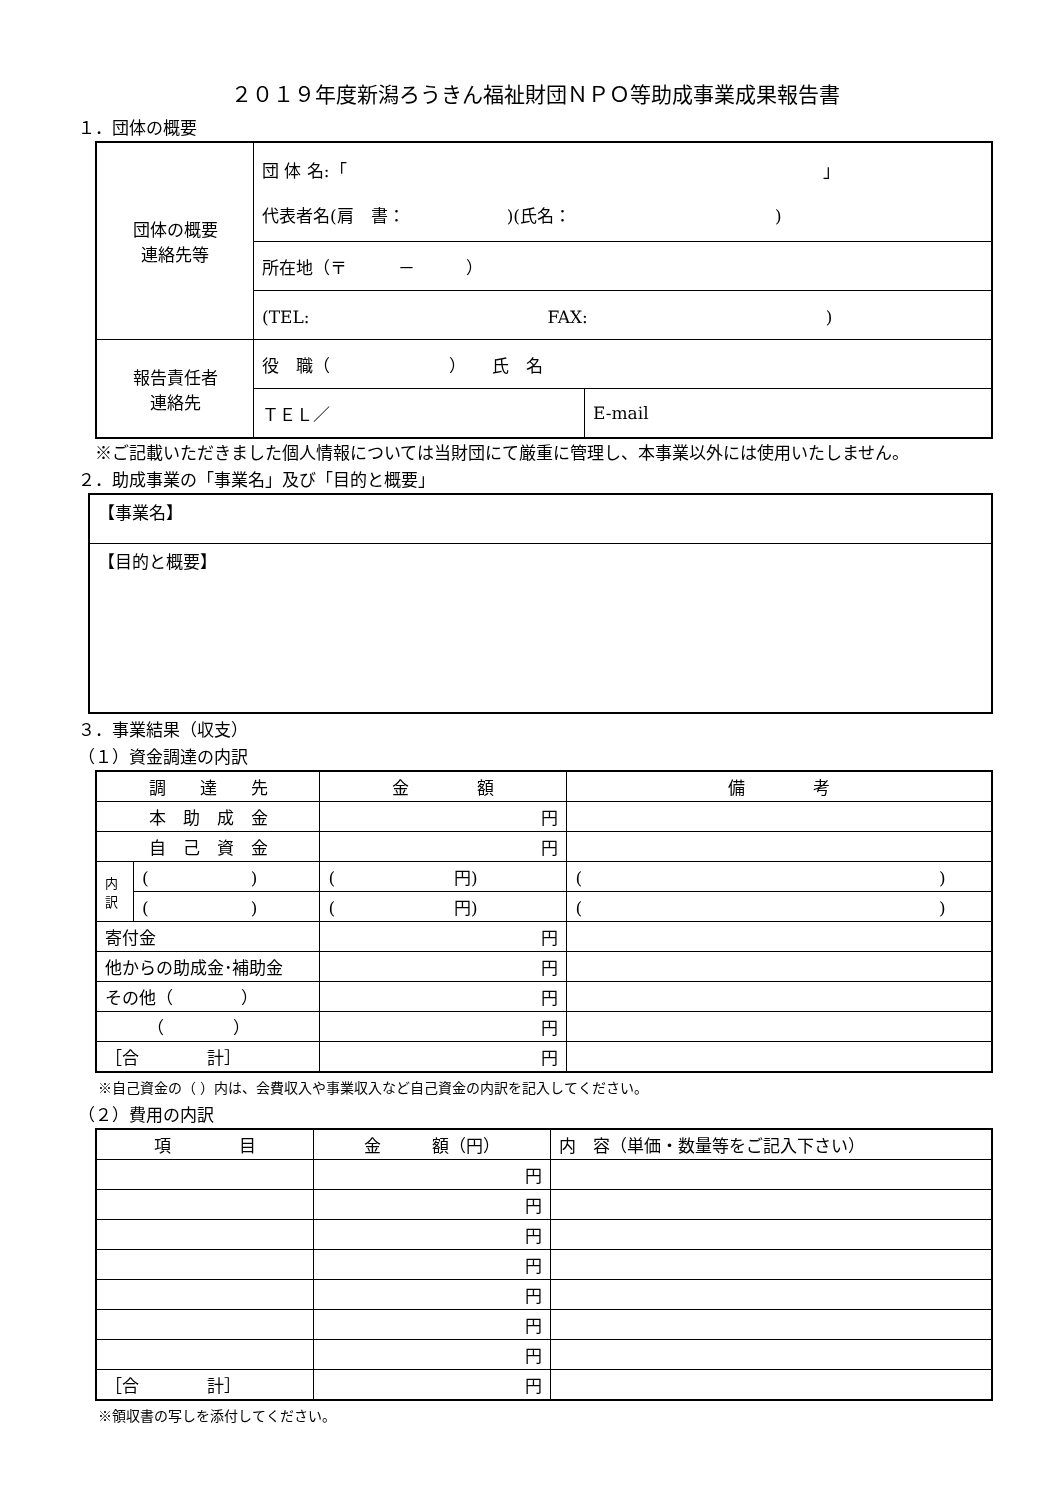２０１９年度新潟ろうきん福祉財団ＮＰＯ等助成事業成果報告書
１．団体の概要
| 団体の概要 連絡先等 | 団 体 名:「 」 代表者名(肩 書： )(氏名： ) | |
| | 所在地（〒 － ） | |
| | (TEL: FAX: ) | |
| 報告責任者 連絡先 | 役 職（ ） 氏 名 | |
| | ＴＥＬ／ | E-mail |
※ご記載いただきました個人情報については当財団にて厳重に管理し、本事業以外には使用いたしません。
２．助成事業の「事業名」及び「目的と概要」
| 【事業名】 |
| 【目的と概要】 |
３．事業結果（収支）
（１）資金調達の内訳
| 調 達 先 | | 金 額 | 備 考 |
| --- | --- | --- | --- |
| 本 助 成 金 | | 円 | |
| 自 己 資 金 | | 円 | |
| 内 訳 | ( ) | ( 円) | ( ) |
| | ( ) | ( 円) | ( ) |
| 寄付金 | | 円 | |
| 他からの助成金･補助金 | | 円 | |
| その他（ ） | | 円 | |
| （ ） | | 円 | |
| ［合 計］ | | 円 | |
※自己資金の（ ）内は、会費収入や事業収入など自己資金の内訳を記入してください。
（２）費用の内訳
| 項 目 | 金 額（円） | 内 容（単価・数量等をご記入下さい） |
| --- | --- | --- |
| | 円 | |
| | 円 | |
| | 円 | |
| | 円 | |
| | 円 | |
| | 円 | |
| | 円 | |
| ［合 計］ | 円 | |
※領収書の写しを添付してください。